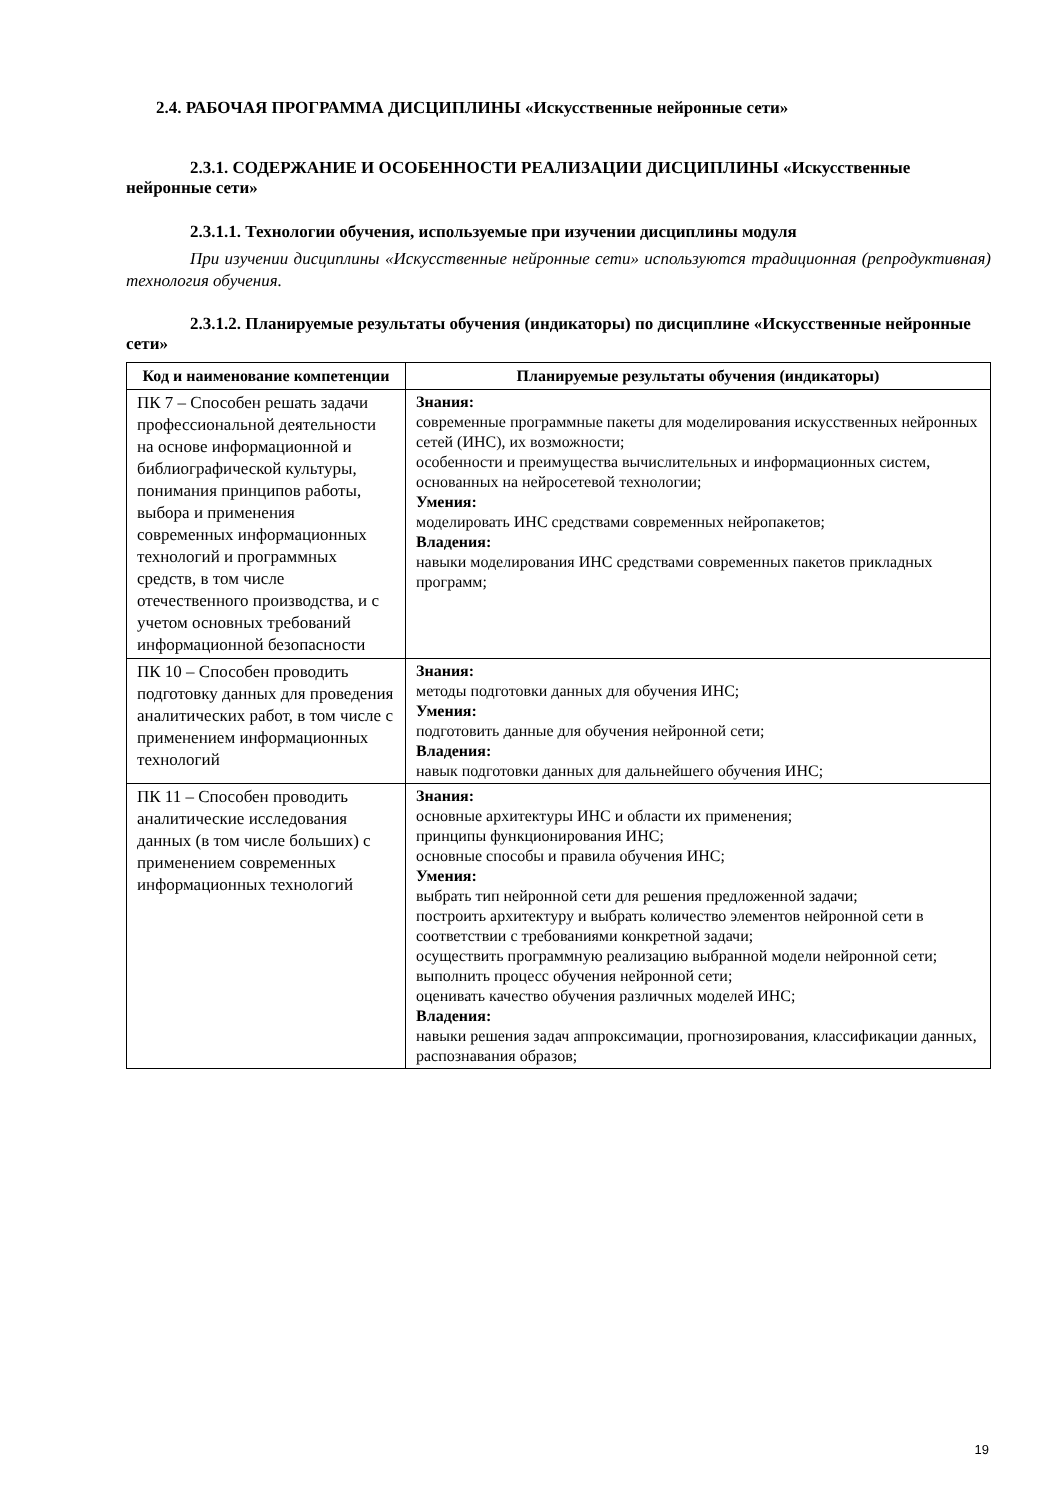2.4. РАБОЧАЯ ПРОГРАММА ДИСЦИПЛИНЫ «Искусственные нейронные сети»
2.3.1. СОДЕРЖАНИЕ И ОСОБЕННОСТИ РЕАЛИЗАЦИИ ДИСЦИПЛИНЫ «Искусственные нейронные сети»
2.3.1.1. Технологии обучения, используемые при изучении дисциплины модуля
При изучении дисциплины «Искусственные нейронные сети» используются традиционная (репродуктивная) технология обучения.
2.3.1.2. Планируемые результаты обучения (индикаторы) по дисциплине «Искусственные нейронные сети»
| Код и наименование компетенции | Планируемые результаты обучения (индикаторы) |
| --- | --- |
| ПК 7 – Способен решать задачи профессиональной деятельности на основе информационной и библиографической культуры, понимания принципов работы, выбора и применения современных информационных технологий и программных средств, в том числе отечественного производства, и с учетом основных требований информационной безопасности | Знания: современные программные пакеты для моделирования искусственных нейронных сетей (ИНС), их возможности; особенности и преимущества вычислительных и информационных систем, основанных на нейросетевой технологии; Умения: моделировать ИНС средствами современных нейропакетов; Владения: навыки моделирования ИНС средствами современных пакетов прикладных программ; |
| ПК 10 – Способен проводить подготовку данных для проведения аналитических работ, в том числе с применением информационных технологий | Знания: методы подготовки данных для обучения ИНС; Умения: подготовить данные для обучения нейронной сети; Владения: навык подготовки данных для дальнейшего обучения ИНС; |
| ПК 11 – Способен проводить аналитические исследования данных (в том числе больших) с применением современных информационных технологий | Знания: основные архитектуры ИНС и области их применения; принципы функционирования ИНС; основные способы и правила обучения ИНС; Умения: выбрать тип нейронной сети для решения предложенной задачи; построить архитектуру и выбрать количество элементов нейронной сети в соответствии с требованиями конкретной задачи; осуществить программную реализацию выбранной модели нейронной сети; выполнить процесс обучения нейронной сети; оценивать качество обучения различных моделей ИНС; Владения: навыки решения задач аппроксимации, прогнозирования, классификации данных, распознавания образов; |
19